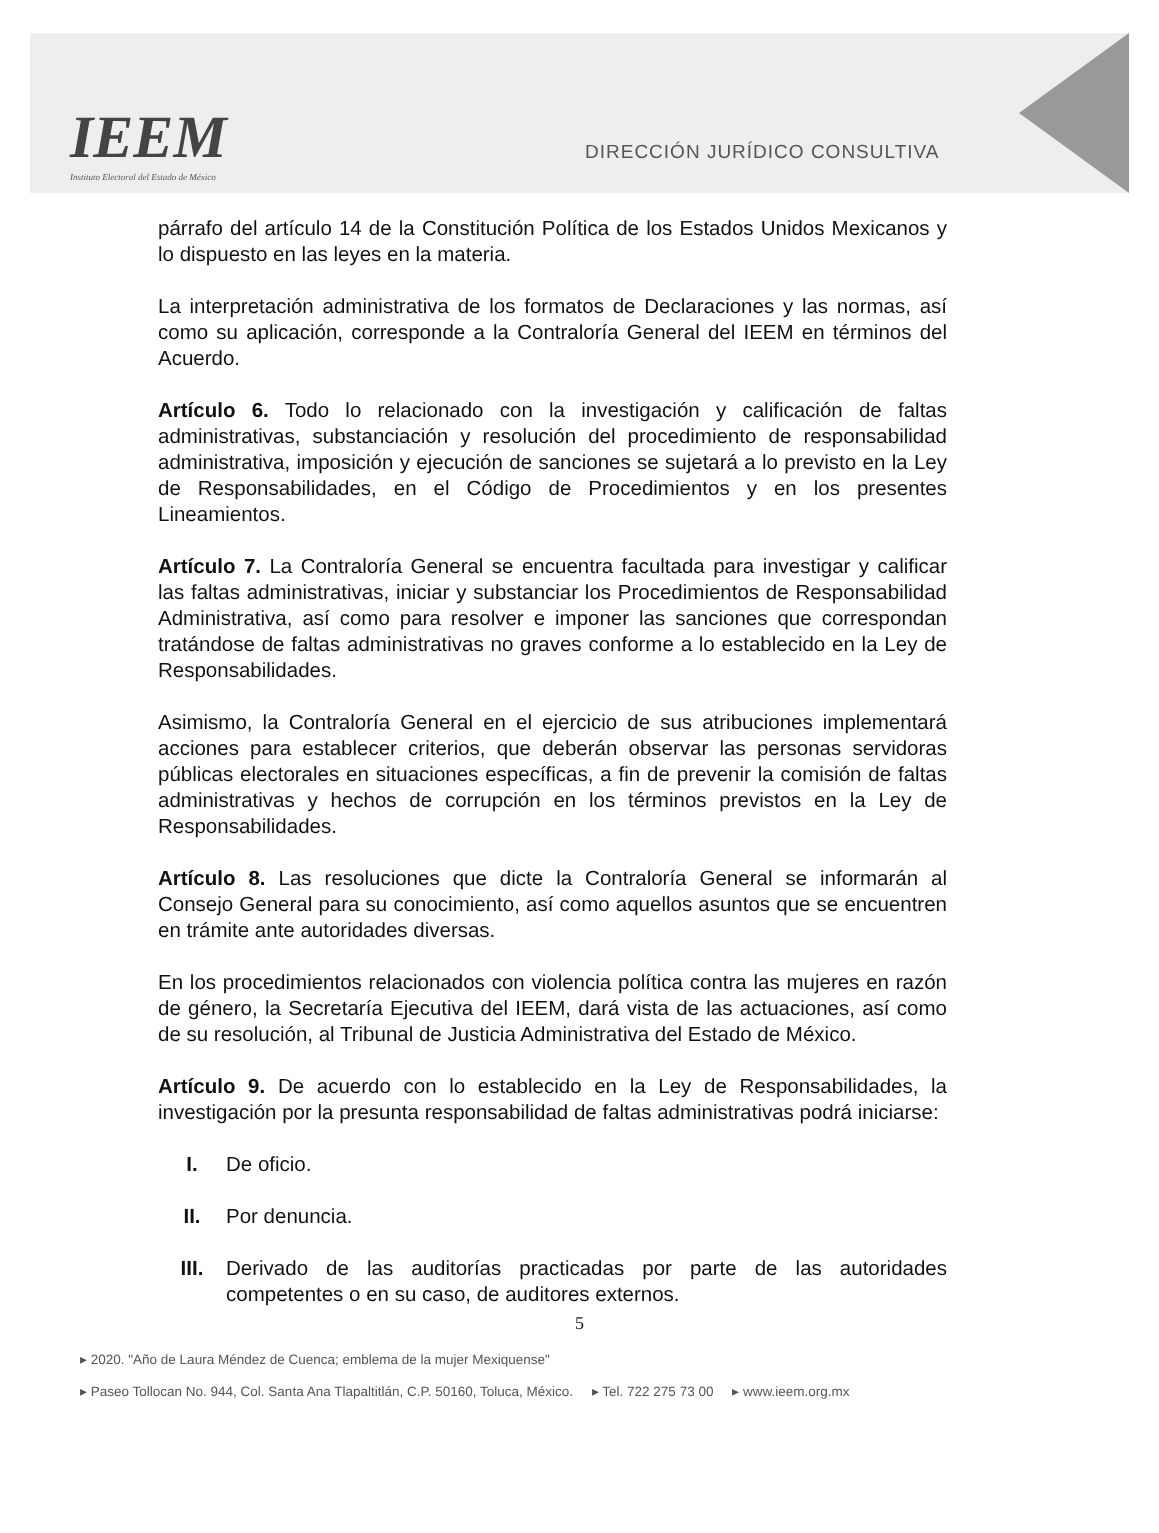IEEM
Instituto Electoral del Estado de México
DIRECCIÓN JURÍDICO CONSULTIVA
párrafo del artículo 14 de la Constitución Política de los Estados Unidos Mexicanos y lo dispuesto en las leyes en la materia.
La interpretación administrativa de los formatos de Declaraciones y las normas, así como su aplicación, corresponde a la Contraloría General del IEEM en términos del Acuerdo.
Artículo 6. Todo lo relacionado con la investigación y calificación de faltas administrativas, substanciación y resolución del procedimiento de responsabilidad administrativa, imposición y ejecución de sanciones se sujetará a lo previsto en la Ley de Responsabilidades, en el Código de Procedimientos y en los presentes Lineamientos.
Artículo 7. La Contraloría General se encuentra facultada para investigar y calificar las faltas administrativas, iniciar y substanciar los Procedimientos de Responsabilidad Administrativa, así como para resolver e imponer las sanciones que correspondan tratándose de faltas administrativas no graves conforme a lo establecido en la Ley de Responsabilidades.
Asimismo, la Contraloría General en el ejercicio de sus atribuciones implementará acciones para establecer criterios, que deberán observar las personas servidoras públicas electorales en situaciones específicas, a fin de prevenir la comisión de faltas administrativas y hechos de corrupción en los términos previstos en la Ley de Responsabilidades.
Artículo 8. Las resoluciones que dicte la Contraloría General se informarán al Consejo General para su conocimiento, así como aquellos asuntos que se encuentren en trámite ante autoridades diversas.
En los procedimientos relacionados con violencia política contra las mujeres en razón de género, la Secretaría Ejecutiva del IEEM, dará vista de las actuaciones, así como de su resolución, al Tribunal de Justicia Administrativa del Estado de México.
Artículo 9. De acuerdo con lo establecido en la Ley de Responsabilidades, la investigación por la presunta responsabilidad de faltas administrativas podrá iniciarse:
I. De oficio.
II. Por denuncia.
III. Derivado de las auditorías practicadas por parte de las autoridades competentes o en su caso, de auditores externos.
5
▸ 2020. "Año de Laura Méndez de Cuenca; emblema de la mujer Mexiquense"
▸ Paseo Tollocan No. 944, Col. Santa Ana Tlapaltitlán, C.P. 50160, Toluca, México. ▸ Tel. 722 275 73 00 ▸ www.ieem.org.mx